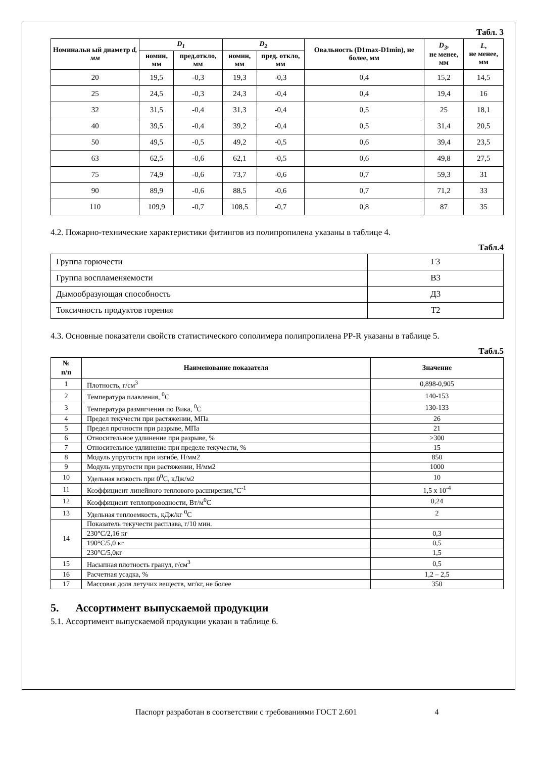Табл. 3
| Номинальн ый диаметр d, мм | D<sub>1</sub> | | D<sub>2</sub> | | Овальность (D1max-D1min), не более, мм | D<sub>3</sub> , не менее, мм | L , не менее, мм |
| --- | --- | --- | --- | --- | --- | --- | --- |
| | номин, мм | пред.откло, мм | номин, мм | пред. откло, мм | | | |
| 20 | 19,5 | -0,3 | 19,3 | -0,3 | 0,4 | 15,2 | 14,5 |
| 25 | 24,5 | -0,3 | 24,3 | -0,4 | 0,4 | 19,4 | 16 |
| 32 | 31,5 | -0,4 | 31,3 | -0,4 | 0,5 | 25 | 18,1 |
| 40 | 39,5 | -0,4 | 39,2 | -0,4 | 0,5 | 31,4 | 20,5 |
| 50 | 49,5 | -0,5 | 49,2 | -0,5 | 0,6 | 39,4 | 23,5 |
| 63 | 62,5 | -0,6 | 62,1 | -0,5 | 0,6 | 49,8 | 27,5 |
| 75 | 74,9 | -0,6 | 73,7 | -0,6 | 0,7 | 59,3 | 31 |
| 90 | 89,9 | -0,6 | 88,5 | -0,6 | 0,7 | 71,2 | 33 |
| 110 | 109,9 | -0,7 | 108,5 | -0,7 | 0,8 | 87 | 35 |
4.2. Пожарно-технические характеристики фитингов из полипропилена указаны в таблице 4.
Табл.4
| Группа горючести | Г3 |
| Группа воспламеняемости | В3 |
| Дымообразующая способность | Д3 |
| Токсичность продуктов горения | Т2 |
4.3. Основные показатели свойств статистического сополимера полипропилена PP-R указаны в таблице 5.
Табл.5
| № п/п | Наименование показателя | Значение |
| --- | --- | --- |
| 1 | Плотность, г/см<sup>3</sup> | 0,898-0,905 |
| 2 | Температура плавления, <sup>0</sup>С | 140-153 |
| 3 | Температура размягчения по Вика, <sup>0</sup>С | 130-133 |
| 4 | Предел текучести при растяжении, МПа | 26 |
| 5 | Предел прочности при разрыве, МПа | 21 |
| 6 | Относительное удлинение при разрыве, % | >300 |
| 7 | Относительное удлинение при пределе текучести, % | 15 |
| 8 | Модуль упругости при изгибе, Н/мм2 | 850 |
| 9 | Модуль упругости при растяжении, Н/мм2 | 1000 |
| 10 | Удельная вязкость при 0<sup>0</sup>С, кДж/м2 | 10 |
| 11 | Коэффициент линейного теплового расширения,°С<sup>-1</sup> | 1,5 х 10<sup>-4</sup> |
| 12 | Коэффициент теплопроводности, Вт/м<sup>0</sup>С | 0,24 |
| 13 | Удельная теплоемкость, кДж/кг <sup>0</sup>С | 2 |
| 14 | Показатель текучести расплава, г/10 мин. | |
| | 230°С/2,16 кг | 0,3 |
| | 190°С/5,0 кг | 0,5 |
| | 230°С/5,0кг | 1,5 |
| 15 | Насыпная плотность гранул, г/см<sup>3</sup> | 0,5 |
| 16 | Расчетная усадка, % | 1,2 – 2,5 |
| 17 | Массовая доля летучих веществ, мг/кг, не более | 350 |
5. Ассортимент выпускаемой продукции
5.1. Ассортимент выпускаемой продукции указан в таблице 6.
Паспорт разработан в соответствии с требованиями ГОСТ 2.601 4